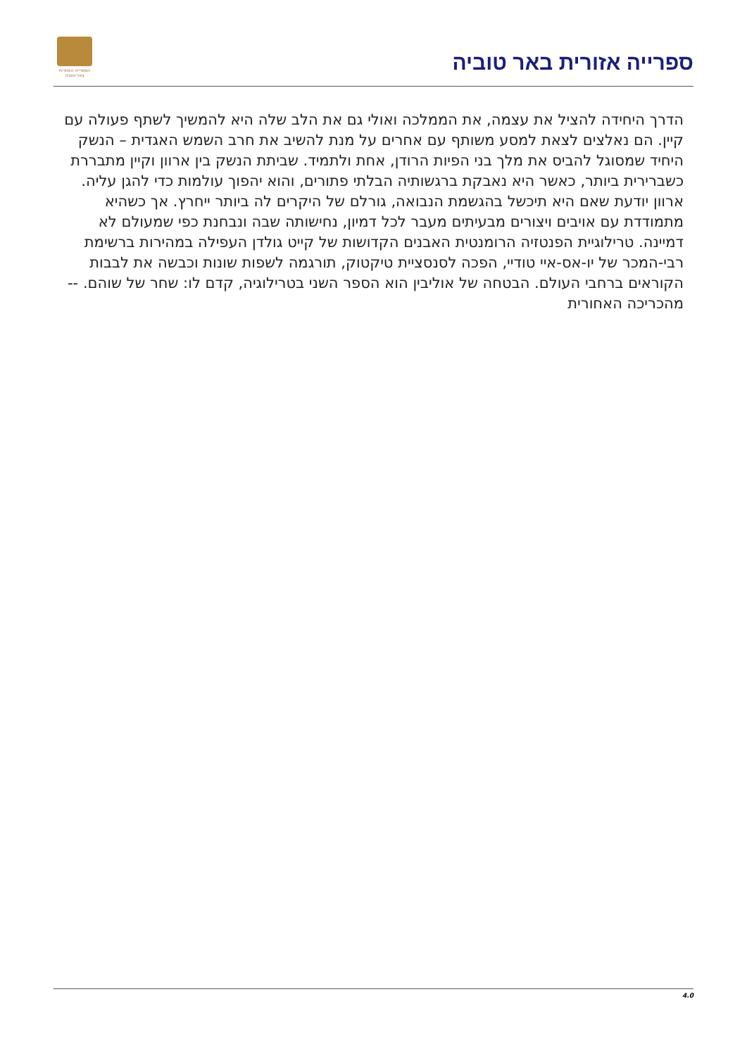ספרייה אזורית באר טוביה
הספרייה האזורית
באר-טוביה
הדרך היחידה להציל את עצמה, את הממלכה ואולי גם את הלב שלה היא להמשיך לשתף פעולה עם קיין. הם נאלצים לצאת למסע משותף עם אחרים על מנת להשיב את חרב השמש האגדית – הנשק היחיד שמסוגל להביס את מלך בני הפיות הרודן, אחת ולתמיד. שביתת הנשק בין ארוון וקיין מתבררת כשברירית ביותר, כאשר היא נאבקת ברגשותיה הבלתי פתורים, והוא יהפוך עולמות כדי להגן עליה. ארוון יודעת שאם היא תיכשל בהגשמת הנבואה, גורלם של היקרים לה ביותר ייחרץ. אך כשהיא מתמודדת עם אויבים ויצורים מבעיתים מעבר לכל דמיון, נחישותה שבה ונבחנת כפי שמעולם לא דמיינה. טרילוגיית הפנטזיה הרומנטית האבנים הקדושות של קייט גולדן העפילה במהירות ברשימת רבי-המכר של יו-אס-איי טודיי, הפכה לסנסציית טיקטוק, תורגמה לשפות שונות וכבשה את לבבות הקוראים ברחבי העולם. הבטחה של אוליבין הוא הספר השני בטרילוגיה, קדם לו: שחר של שוהם. -- מהכריכה האחורית
4.0